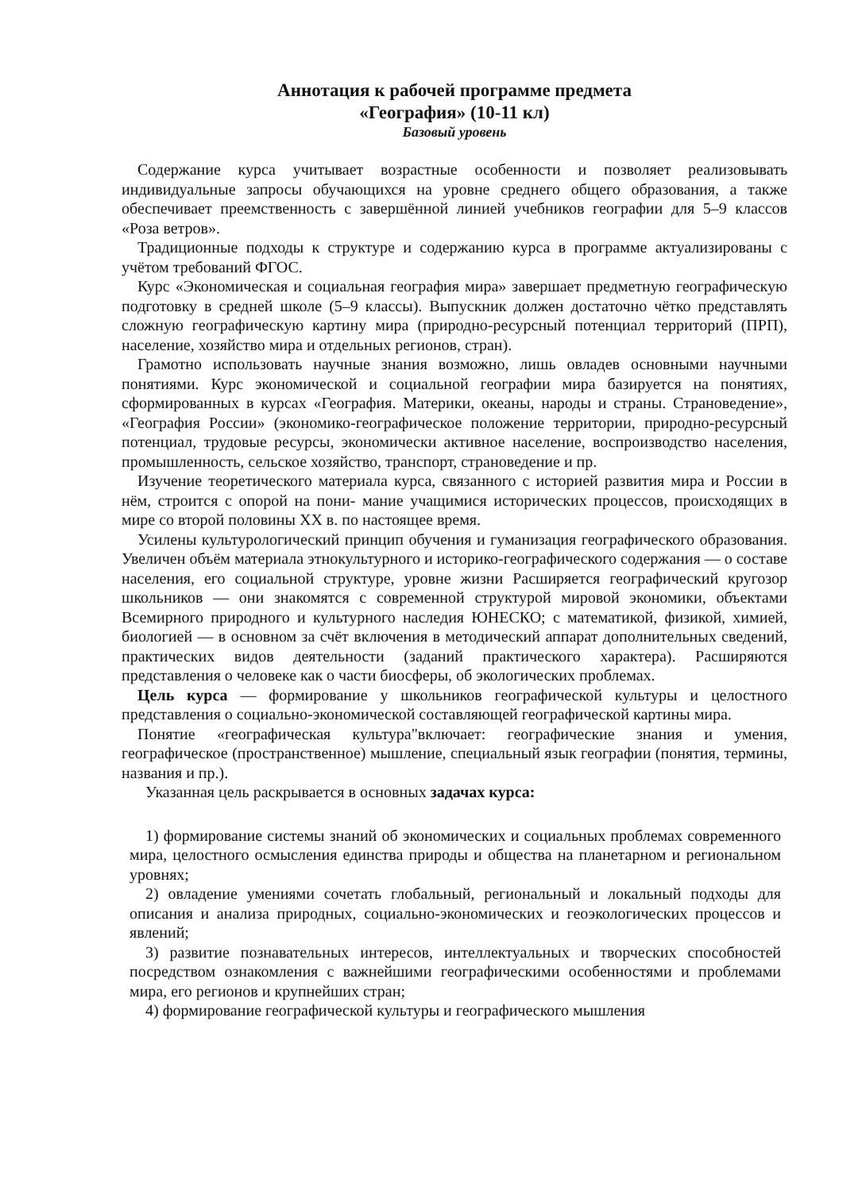Аннотация к рабочей программе предмета
«География» (10-11 кл)
Базовый уровень
Содержание курса учитывает возрастные особенности и позволяет реализовывать индивидуальные запросы обучающихся на уровне среднего общего образования, а также обеспечивает преемственность с завершённой линией учебников географии для 5–9 классов «Роза ветров».
Традиционные подходы к структуре и содержанию курса в программе актуализированы с учётом требований ФГОС.
Курс «Экономическая и социальная география мира» завершает предметную географическую подготовку в средней школе (5–9 классы). Выпускник должен достаточно чётко представлять сложную географическую картину мира (природно-ресурсный потенциал территорий (ПРП), население, хозяйство мира и отдельных регионов, стран).
Грамотно использовать научные знания возможно, лишь овладев основными научными понятиями. Курс экономической и социальной географии мира базируется на понятиях, сформированных в курсах «География. Материки, океаны, народы и страны. Страноведение», «География России» (экономико-географическое положение территории, природно-ресурсный потенциал, трудовые ресурсы, экономически активное население, воспроизводство населения, промышленность, сельское хозяйство, транспорт, страноведение и пр.
Изучение теоретического материала курса, связанного с историей развития мира и России в нём, строится с опорой на пони- мание учащимися исторических процессов, происходящих в мире со второй половины XX в. по настоящее время.
Усилены культурологический принцип обучения и гуманизация географического образования. Увеличен объём материала этнокультурного и историко-географического содержания — о составе населения, его социальной структуре, уровне жизни Расширяется географический кругозор школьников — они знакомятся с современной структурой мировой экономики, объектами Всемирного природного и культурного наследия ЮНЕСКО; с математикой, физикой, химией, биологией — в основном за счёт включения в методический аппарат дополнительных сведений, практических видов деятельности (заданий практического характера). Расширяются представления о человеке как о части биосферы, об экологических проблемах.
Цель курса — формирование у школьников географической культуры и целостного представления о социально-экономической составляющей географической картины мира.
Понятие «географическая культура"включает: географические знания и умения, географическое (пространственное) мышление, специальный язык географии (понятия, термины, названия и пр.).
Указанная цель раскрывается в основных задачах курса:
1) формирование системы знаний об экономических и социальных проблемах современного мира, целостного осмысления единства природы и общества на планетарном и региональном уровнях;
2) овладение умениями сочетать глобальный, региональный и локальный подходы для описания и анализа природных, социально-экономических и геоэкологических процессов и явлений;
3) развитие познавательных интересов, интеллектуальных и творческих способностей посредством ознакомления с важнейшими географическими особенностями и проблемами мира, его регионов и крупнейших стран;
4) формирование географической культуры и географического мышления